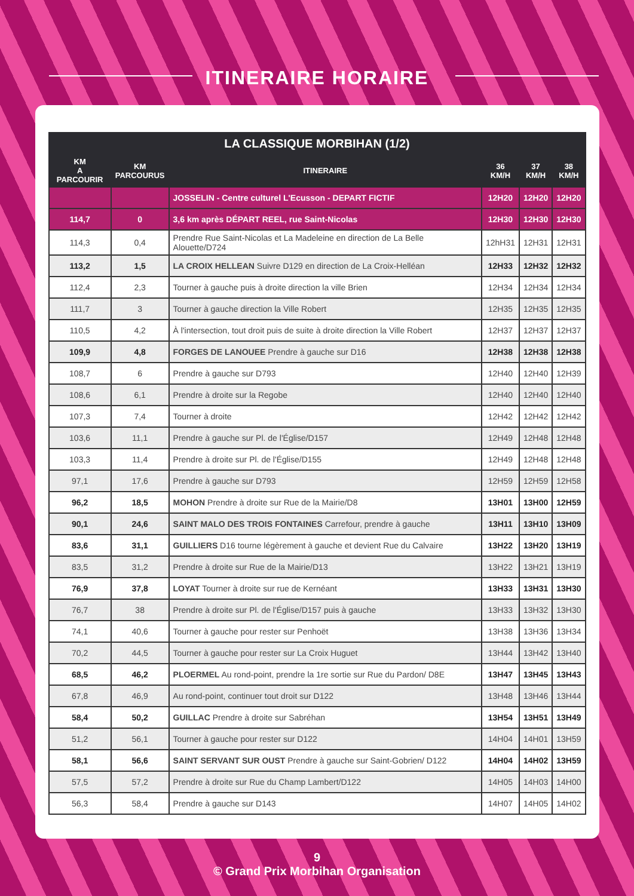ITINERAIRE HORAIRE
| LA CLASSIQUE MORBIHAN (1/2) | | | | | |
| --- | --- | --- | --- | --- | --- |
| KM A PARCOURIR | KM PARCOURUS | ITINERAIRE | 36 KM/H | 37 KM/H | 38 KM/H |
| | | JOSSELIN - Centre culturel L'Ecusson - DEPART FICTIF | 12H20 | 12H20 | 12H20 |
| 114,7 | 0 | 3,6 km après DÉPART REEL, rue Saint-Nicolas | 12H30 | 12H30 | 12H30 |
| 114,3 | 0,4 | Prendre Rue Saint-Nicolas et La Madeleine en direction de La Belle Alouette/D724 | 12hH31 | 12H31 | 12H31 |
| 113,2 | 1,5 | LA CROIX HELLEAN Suivre D129 en direction de La Croix-Helléan | 12H33 | 12H32 | 12H32 |
| 112,4 | 2,3 | Tourner à gauche puis à droite direction la ville Brien | 12H34 | 12H34 | 12H34 |
| 111,7 | 3 | Tourner à gauche direction la Ville Robert | 12H35 | 12H35 | 12H35 |
| 110,5 | 4,2 | À l'intersection, tout droit puis de suite à droite direction la Ville Robert | 12H37 | 12H37 | 12H37 |
| 109,9 | 4,8 | FORGES DE LANOUEE Prendre à gauche sur D16 | 12H38 | 12H38 | 12H38 |
| 108,7 | 6 | Prendre à gauche sur D793 | 12H40 | 12H40 | 12H39 |
| 108,6 | 6,1 | Prendre à droite sur la Regobe | 12H40 | 12H40 | 12H40 |
| 107,3 | 7,4 | Tourner à droite | 12H42 | 12H42 | 12H42 |
| 103,6 | 11,1 | Prendre à gauche sur Pl. de l'Église/D157 | 12H49 | 12H48 | 12H48 |
| 103,3 | 11,4 | Prendre à droite sur Pl. de l'Église/D155 | 12H49 | 12H48 | 12H48 |
| 97,1 | 17,6 | Prendre à gauche sur D793 | 12H59 | 12H59 | 12H58 |
| 96,2 | 18,5 | MOHON Prendre à droite sur Rue de la Mairie/D8 | 13H01 | 13H00 | 12H59 |
| 90,1 | 24,6 | SAINT MALO DES TROIS FONTAINES Carrefour, prendre à gauche | 13H11 | 13H10 | 13H09 |
| 83,6 | 31,1 | GUILLIERS D16 tourne légèrement à gauche et devient Rue du Calvaire | 13H22 | 13H20 | 13H19 |
| 83,5 | 31,2 | Prendre à droite sur Rue de la Mairie/D13 | 13H22 | 13H21 | 13H19 |
| 76,9 | 37,8 | LOYAT Tourner à droite sur rue de Kernéant | 13H33 | 13H31 | 13H30 |
| 76,7 | 38 | Prendre à droite sur Pl. de l'Église/D157 puis à gauche | 13H33 | 13H32 | 13H30 |
| 74,1 | 40,6 | Tourner à gauche pour rester sur Penhoët | 13H38 | 13H36 | 13H34 |
| 70,2 | 44,5 | Tourner à gauche pour rester sur La Croix Huguet | 13H44 | 13H42 | 13H40 |
| 68,5 | 46,2 | PLOERMEL Au rond-point, prendre la 1re sortie sur Rue du Pardon/ D8E | 13H47 | 13H45 | 13H43 |
| 67,8 | 46,9 | Au rond-point, continuer tout droit sur D122 | 13H48 | 13H46 | 13H44 |
| 58,4 | 50,2 | GUILLAC Prendre à droite sur Sabréhan | 13H54 | 13H51 | 13H49 |
| 51,2 | 56,1 | Tourner à gauche pour rester sur D122 | 14H04 | 14H01 | 13H59 |
| 58,1 | 56,6 | SAINT SERVANT SUR OUST Prendre à gauche sur Saint-Gobrien/ D122 | 14H04 | 14H02 | 13H59 |
| 57,5 | 57,2 | Prendre à droite sur Rue du Champ Lambert/D122 | 14H05 | 14H03 | 14H00 |
| 56,3 | 58,4 | Prendre à gauche sur D143 | 14H07 | 14H05 | 14H02 |
9
© Grand Prix Morbihan Organisation